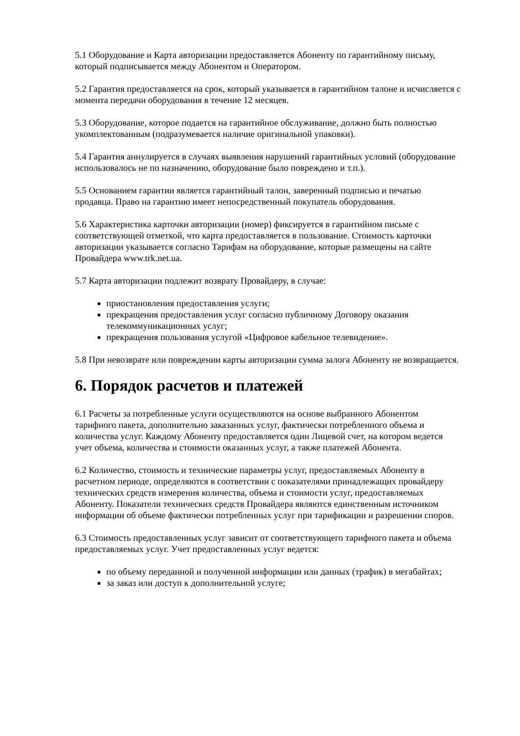5.1 Оборудование и Карта авторизации предоставляется Абоненту по гарантийному письму, который подписывается между Абонентом и Оператором.
5.2 Гарантия предоставляется на срок, который указывается в гарантийном талоне и исчисляется с момента передачи оборудования в течение 12 месяцев.
5.3 Оборудование, которое подается на гарантийное обслуживание, должно быть полностью укомплектованным (подразумевается наличие оригинальной упаковки).
5.4 Гарантия аннулируется в случаях выявления нарушений гарантийных условий (оборудование использовалось не по назначению, оборудование было повреждено и т.п.).
5.5 Основанием гарантии является гарантийный талон, заверенный подписью и печатью продавца. Право на гарантию имеет непосредственный покупатель оборудования.
5.6 Характеристика карточки авторизации (номер) фиксируется в гарантийном письме с соответствующей отметкой, что карта предоставляется в пользование. Стоимость карточки авторизации указывается согласно Тарифам на оборудование, которые размещены на сайте Провайдера www.trk.net.ua.
5.7 Карта авторизации подлежит возврату Провайдеру, в случае:
приостановления предоставления услуги;
прекращения предоставления услуг согласно публичному Договору оказания телекоммуникационных услуг;
прекращения пользования услугой «Цифровое кабельное телевидение».
5.8 При невозврате или повреждении карты авторизации сумма залога Абоненту не возвращается.
6. Порядок расчетов и платежей
6.1 Расчеты за потребленные услуги осуществляются на основе выбранного Абонентом тарифного пакета, дополнительно заказанных услуг, фактически потребленного объема и количества услуг. Каждому Абоненту предоставляется один Лицевой счет, на котором ведется учет объема, количества и стоимости оказанных услуг, а также платежей Абонента.
6.2 Количество, стоимость и технические параметры услуг, предоставляемых Абоненту в расчетном периоде, определяются в соответствии с показателями принадлежащих провайдеру технических средств измерения количества, объема и стоимости услуг, предоставляемых Абоненту. Показатели технических средств Провайдера являются единственным источником информации об объеме фактически потребленных услуг при тарификации и разрешении споров.
6.3 Стоимость предоставленных услуг зависит от соответствующего тарифного пакета и объема предоставляемых услуг. Учет предоставленных услуг ведется:
по объему переданной и полученной информации или данных (трафик) в мегабайтах;
за заказ или доступ к дополнительной услуге;